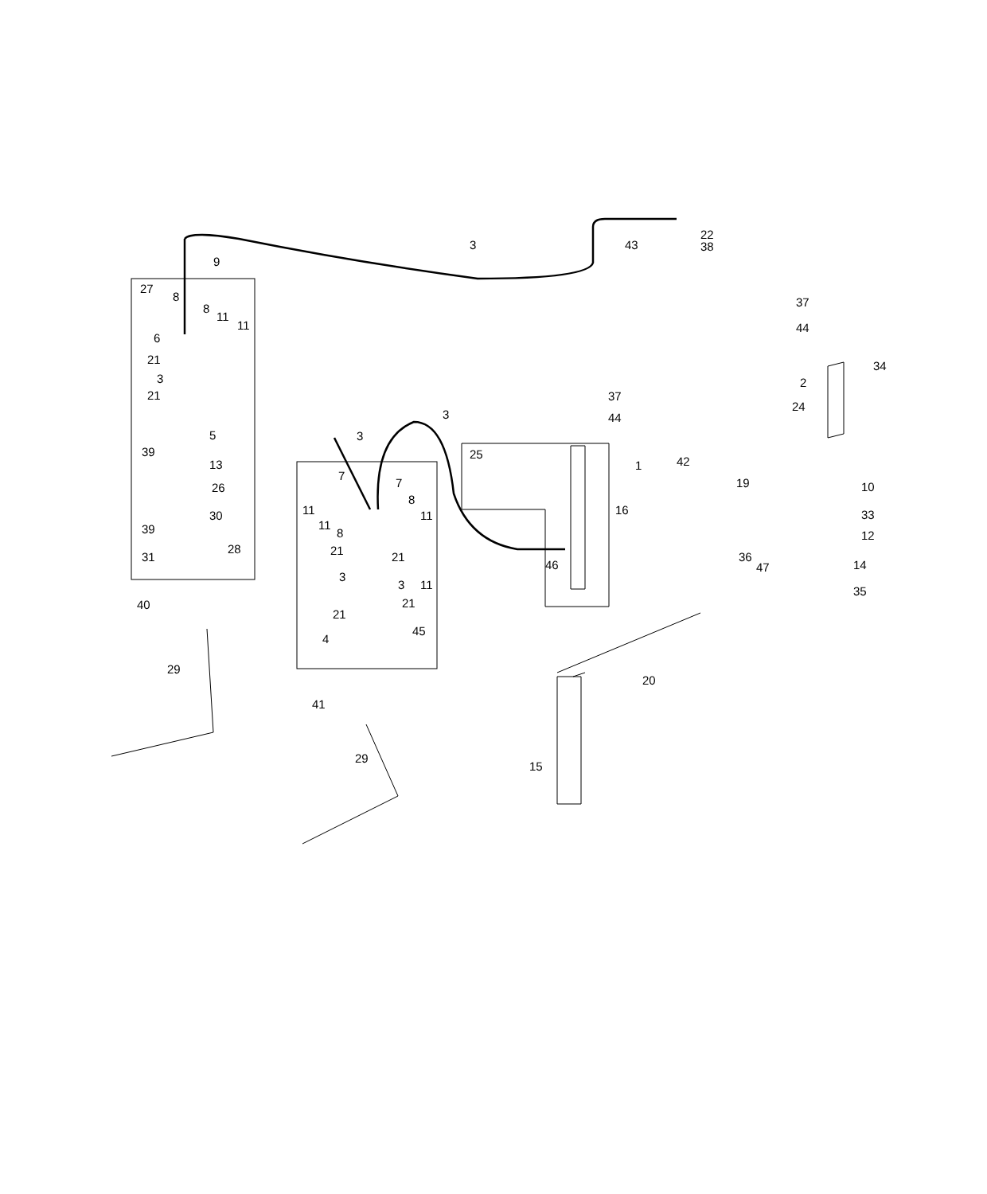3
43
22
38
9
27
8
8
11
11
6
21
3
21
5
39
13
26
30
39
28
31
40
37
44
34
2
24
37
44
3
3
25
1
42
19
10
7
7
8
11
11
8
11
16
33
12
21
21
36
47
14
46
3
3
11
35
21
21
45
4
29
20
41
29
15